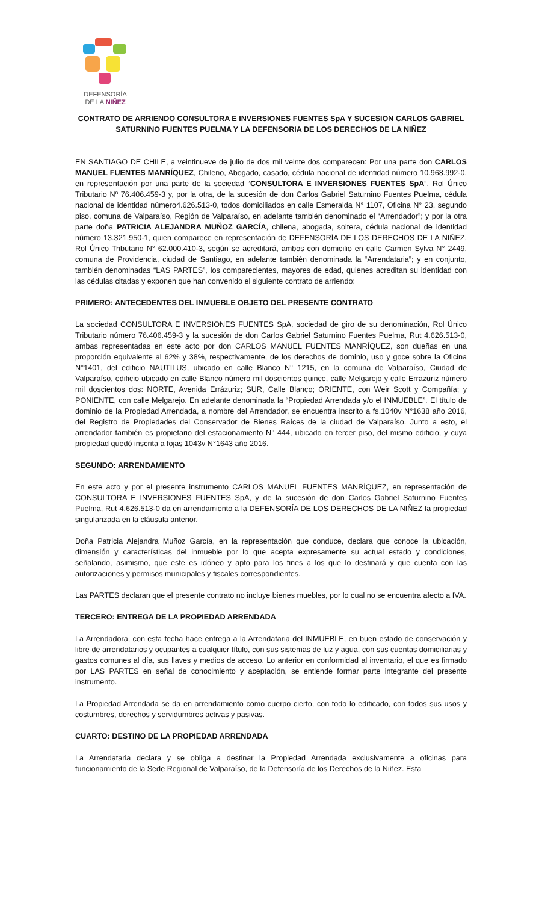DEFENSORÍA
DE LA NIÑEZ
CONTRATO DE ARRIENDO CONSULTORA E INVERSIONES FUENTES SpA Y SUCESION CARLOS GABRIEL SATURNINO FUENTES PUELMA Y LA DEFENSORIA DE LOS DERECHOS DE LA NIÑEZ
EN SANTIAGO DE CHILE, a veintinueve de julio de dos mil veinte dos comparecen: Por una parte don CARLOS MANUEL FUENTES MANRÍQUEZ, Chileno, Abogado, casado, cédula nacional de identidad número 10.968.992-0, en representación por una parte de la sociedad “CONSULTORA E INVERSIONES FUENTES SpA”, Rol Único Tributario Nº 76.406.459-3 y, por la otra, de la sucesión de don Carlos Gabriel Saturnino Fuentes Puelma, cédula nacional de identidad número4.626.513-0, todos domiciliados en calle Esmeralda N° 1107, Oficina N° 23, segundo piso, comuna de Valparaíso, Región de Valparaíso, en adelante también denominado el “Arrendador”; y por la otra parte doña PATRICIA ALEJANDRA MUÑOZ GARCÍA, chilena, abogada, soltera, cédula nacional de identidad número 13.321.950-1, quien comparece en representación de DEFENSORÍA DE LOS DERECHOS DE LA NIÑEZ, Rol Único Tributario N° 62.000.410-3, según se acreditará, ambos con domicilio en calle Carmen Sylva N° 2449, comuna de Providencia, ciudad de Santiago, en adelante también denominada la “Arrendataria”; y en conjunto, también denominadas “LAS PARTES”, los comparecientes, mayores de edad, quienes acreditan su identidad con las cédulas citadas y exponen que han convenido el siguiente contrato de arriendo:
PRIMERO: ANTECEDENTES DEL INMUEBLE OBJETO DEL PRESENTE CONTRATO
La sociedad CONSULTORA E INVERSIONES FUENTES SpA, sociedad de giro de su denominación, Rol Único Tributario número 76.406.459-3 y la sucesión de don Carlos Gabriel Saturnino Fuentes Puelma, Rut 4.626.513-0, ambas representadas en este acto por don CARLOS MANUEL FUENTES MANRÍQUEZ, son dueñas en una proporción equivalente al 62% y 38%, respectivamente, de los derechos de dominio, uso y goce sobre la Oficina N°1401, del edificio NAUTILUS, ubicado en calle Blanco N° 1215, en la comuna de Valparaíso, Ciudad de Valparaíso, edificio ubicado en calle Blanco número mil doscientos quince, calle Melgarejo y calle Errazuriz número mil doscientos dos: NORTE, Avenida Errázuriz; SUR, Calle Blanco; ORIENTE, con Weir Scott y Compañía; y PONIENTE, con calle Melgarejo. En adelante denominada la “Propiedad Arrendada y/o el INMUEBLE”. El título de dominio de la Propiedad Arrendada, a nombre del Arrendador, se encuentra inscrito a fs.1040v N°1638 año 2016, del Registro de Propiedades del Conservador de Bienes Raíces de la ciudad de Valparaíso. Junto a esto, el arrendador también es propietario del estacionamiento N° 444, ubicado en tercer piso, del mismo edificio, y cuya propiedad quedó inscrita a fojas 1043v N°1643 año 2016.
SEGUNDO: ARRENDAMIENTO
En este acto y por el presente instrumento CARLOS MANUEL FUENTES MANRÍQUEZ, en representación de CONSULTORA E INVERSIONES FUENTES SpA, y de la sucesión de don Carlos Gabriel Saturnino Fuentes Puelma, Rut 4.626.513-0 da en arrendamiento a la DEFENSORÍA DE LOS DERECHOS DE LA NIÑEZ la propiedad singularizada en la cláusula anterior.
Doña Patricia Alejandra Muñoz García, en la representación que conduce, declara que conoce la ubicación, dimensión y características del inmueble por lo que acepta expresamente su actual estado y condiciones, señalando, asimismo, que este es idóneo y apto para los fines a los que lo destinará y que cuenta con las autorizaciones y permisos municipales y fiscales correspondientes.
Las PARTES declaran que el presente contrato no incluye bienes muebles, por lo cual no se encuentra afecto a IVA.
TERCERO: ENTREGA DE LA PROPIEDAD ARRENDADA
La Arrendadora, con esta fecha hace entrega a la Arrendataria del INMUEBLE, en buen estado de conservación y libre de arrendatarios y ocupantes a cualquier título, con sus sistemas de luz y agua, con sus cuentas domiciliarias y gastos comunes al día, sus llaves y medios de acceso. Lo anterior en conformidad al inventario, el que es firmado por LAS PARTES en señal de conocimiento y aceptación, se entiende formar parte integrante del presente instrumento.
La Propiedad Arrendada se da en arrendamiento como cuerpo cierto, con todo lo edificado, con todos sus usos y costumbres, derechos y servidumbres activas y pasivas.
CUARTO: DESTINO DE LA PROPIEDAD ARRENDADA
La Arrendataria declara y se obliga a destinar la Propiedad Arrendada exclusivamente a oficinas para funcionamiento de la Sede Regional de Valparaíso, de la Defensoría de los Derechos de la Niñez. Esta